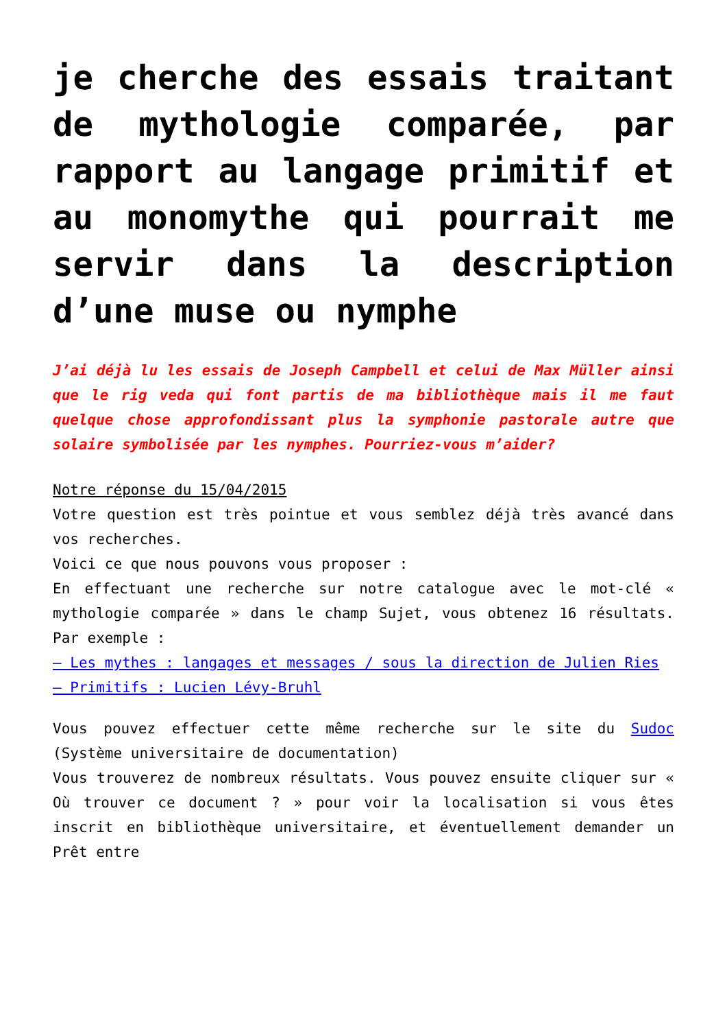je cherche des essais traitant de mythologie comparée, par rapport au langage primitif et au monomythe qui pourrait me servir dans la description d’une muse ou nymphe
J’ai déjà lu les essais de Joseph Campbell et celui de Max Müller ainsi que le rig veda qui font partis de ma bibliothèque mais il me faut quelque chose approfondissant plus la symphonie pastorale autre que solaire symbolisée par les nymphes. Pourriez-vous m’aider?
Notre réponse du 15/04/2015
Votre question est très pointue et vous semblez déjà très avancé dans vos recherches.
Voici ce que nous pouvons vous proposer :
En effectuant une recherche sur notre catalogue avec le mot-clé « mythologie comparée » dans le champ Sujet, vous obtenez 16 résultats. Par exemple :
– Les mythes : langages et messages / sous la direction de Julien Ries
– Primitifs : Lucien Lévy-Bruhl
Vous pouvez effectuer cette même recherche sur le site du Sudoc (Système universitaire de documentation)
Vous trouverez de nombreux résultats. Vous pouvez ensuite cliquer sur « Où trouver ce document ? » pour voir la localisation si vous êtes inscrit en bibliothèque universitaire, et éventuellement demander un Prêt entre